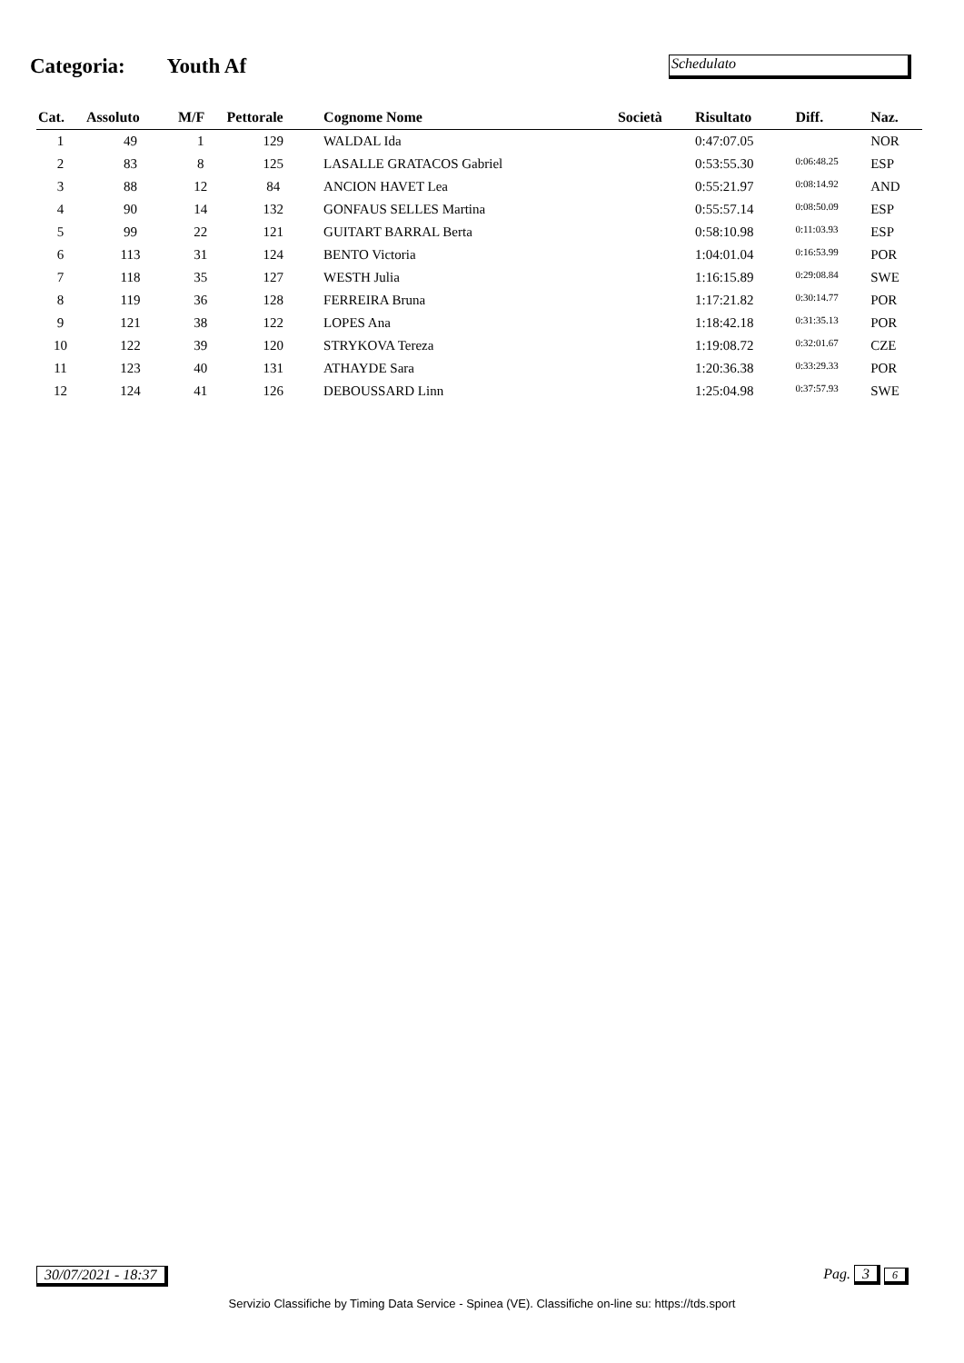Categoria: Youth Af
Schedulato
| Cat. | Assoluto | M/F | Pettorale | Cognome Nome | Società | Risultato | Diff. | Naz. |
| --- | --- | --- | --- | --- | --- | --- | --- | --- |
| 1 | 49 | 1 | 129 | WALDAL Ida | | 0:47:07.05 | | NOR |
| 2 | 83 | 8 | 125 | LASALLE GRATACOS Gabriel | | 0:53:55.30 | 0:06:48.25 | ESP |
| 3 | 88 | 12 | 84 | ANCION HAVET Lea | | 0:55:21.97 | 0:08:14.92 | AND |
| 4 | 90 | 14 | 132 | GONFAUS SELLES Martina | | 0:55:57.14 | 0:08:50.09 | ESP |
| 5 | 99 | 22 | 121 | GUITART BARRAL Berta | | 0:58:10.98 | 0:11:03.93 | ESP |
| 6 | 113 | 31 | 124 | BENTO Victoria | | 1:04:01.04 | 0:16:53.99 | POR |
| 7 | 118 | 35 | 127 | WESTH Julia | | 1:16:15.89 | 0:29:08.84 | SWE |
| 8 | 119 | 36 | 128 | FERREIRA Bruna | | 1:17:21.82 | 0:30:14.77 | POR |
| 9 | 121 | 38 | 122 | LOPES Ana | | 1:18:42.18 | 0:31:35.13 | POR |
| 10 | 122 | 39 | 120 | STRYKOVA Tereza | | 1:19:08.72 | 0:32:01.67 | CZE |
| 11 | 123 | 40 | 131 | ATHAYDE Sara | | 1:20:36.38 | 0:33:29.33 | POR |
| 12 | 124 | 41 | 126 | DEBOUSSARD Linn | | 1:25:04.98 | 0:37:57.93 | SWE |
30/07/2021 - 18:37 Pag. 3 6
Servizio Classifiche by Timing Data Service - Spinea (VE). Classifiche on-line su: https://tds.sport